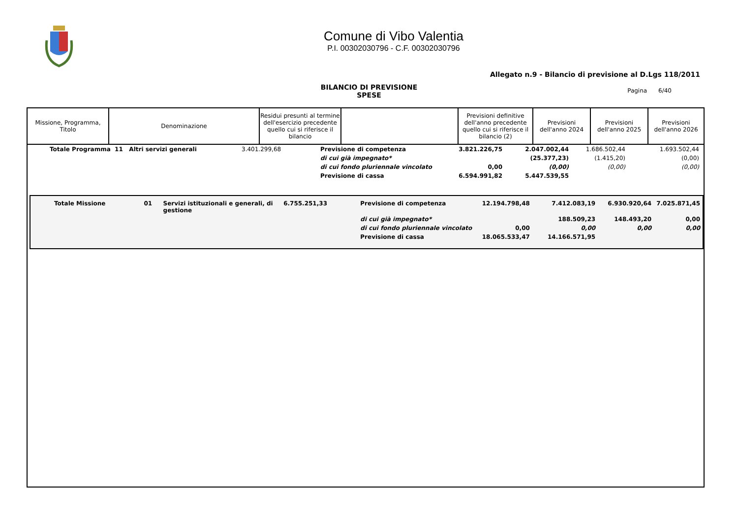Comune di Vibo Valentia
P.I. 00302030796 - C.F. 00302030796
Allegato n.9 - Bilancio di previsione al D.Lgs 118/2011
BILANCIO DI PREVISIONE
SPESE
Pagina 6/40
| Missione, Programma, Titolo | Denominazione | Residui presunti al termine dell'esercizio precedente quello cui si riferisce il bilancio | | Previsioni definitive dell'anno precedente quello cui si riferisce il bilancio (2) | Previsioni dell'anno 2024 | Previsioni dell'anno 2025 | Previsioni dell'anno 2026 |
| --- | --- | --- | --- | --- | --- | --- | --- |
| Totale Programma 11 Altri servizi generali | 3.401.299,68 | Previsione di competenza | 3.821.226,75 | 2.047.002,44 | 1.686.502,44 | 1.693.502,44 |
| | | di cui già impegnato* | | (25.377,23) | (1.415,20) | (0,00) |
| | | di cui fondo pluriennale vincolato | 0,00 | (0,00) | (0,00) | (0,00) |
| | | Previsione di cassa | 6.594.991,82 | 5.447.539,55 | | |
| Totale Missione | 01 | Servizi istituzionali e generali, di gestione | 6.755.251,33 | Previsione di competenza | 12.194.798,48 | 7.412.083,19 | 6.930.920,64 | 7.025.871,45 |
| | | | | di cui già impegnato* | | 188.509,23 | 148.493,20 | 0,00 |
| | | | | di cui fondo pluriennale vincolato | 0,00 | 0,00 | 0,00 | 0,00 |
| | | | | Previsione di cassa | 18.065.533,47 | 14.166.571,95 | | |